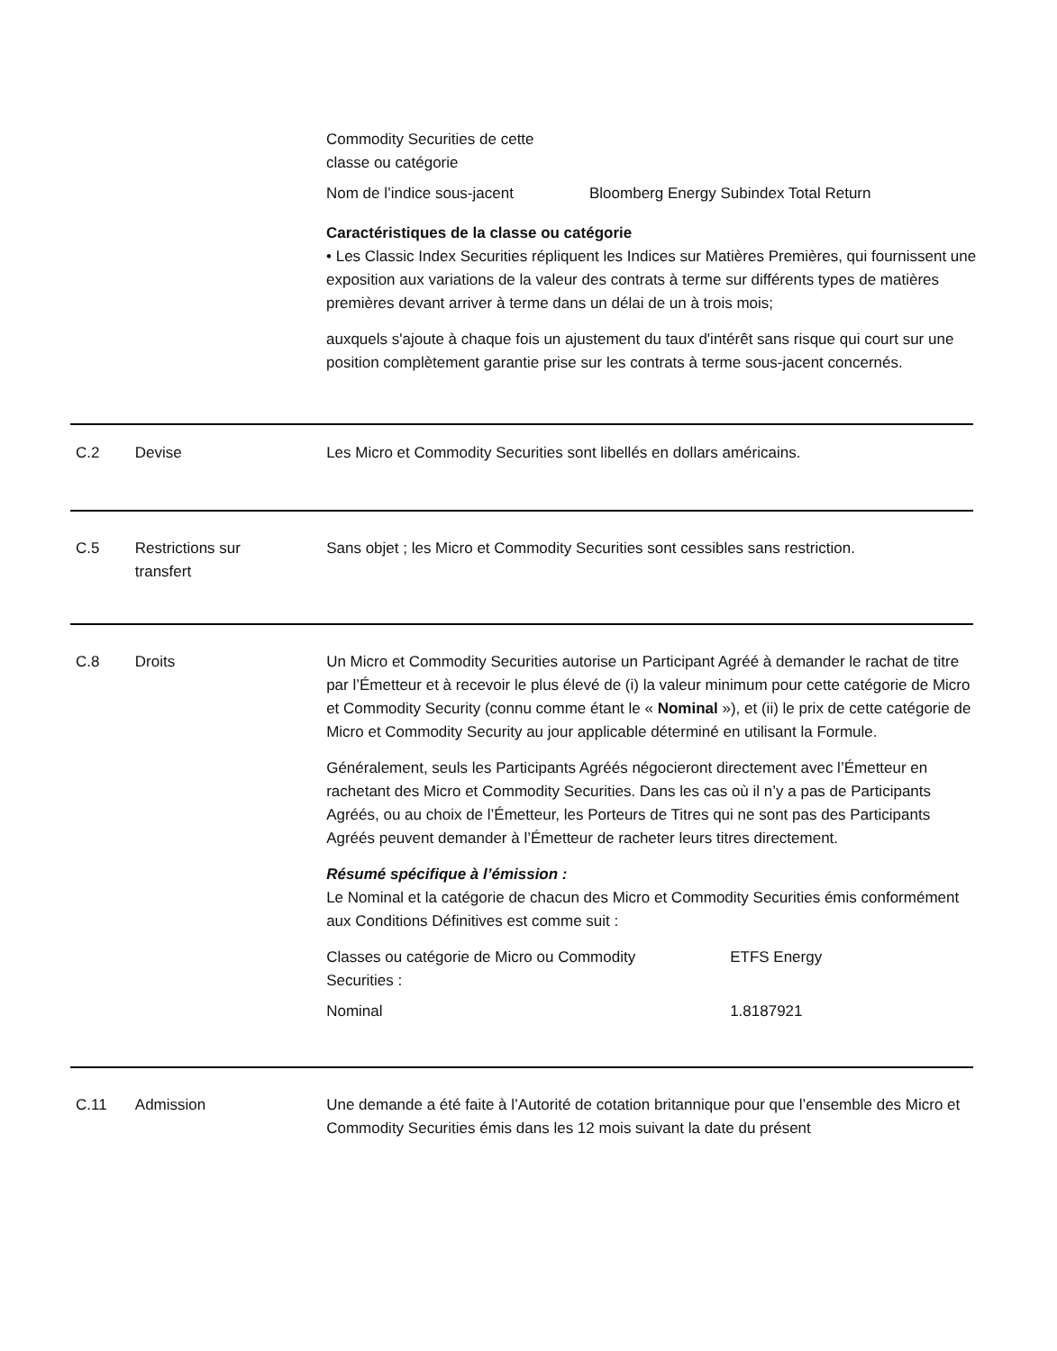| Commodity Securities de cette classe ou catégorie | |
| Nom de l’indice sous-jacent | Bloomberg Energy Subindex Total Return |
Caractéristiques de la classe ou catégorie
• Les Classic Index Securities répliquent les Indices sur Matières Premières, qui fournissent une exposition aux variations de la valeur des contrats à terme sur différents types de matières premières devant arriver à terme dans un délai de un à trois mois;
auxquels s'ajoute à chaque fois un ajustement du taux d'intérêt sans risque qui court sur une position complètement garantie prise sur les contrats à terme sous-jacent concernés.
C.2 Devise Les Micro et Commodity Securities sont libellés en dollars américains.
C.5 Restrictions sur
transfert
Sans objet ; les Micro et Commodity Securities sont cessibles sans restriction.
C.8 Droits Un Micro et Commodity Securities autorise un Participant Agréé à demander le rachat de titre par l’Émetteur et à recevoir le plus élevé de (i) la valeur minimum pour cette catégorie de Micro et Commodity Security (connu comme étant le « Nominal »), et (ii) le prix de cette catégorie de Micro et Commodity Security au jour applicable déterminé en utilisant la Formule.
Généralement, seuls les Participants Agréés négocieront directement avec l’Émetteur en rachetant des Micro et Commodity Securities. Dans les cas où il n’y a pas de Participants Agréés, ou au choix de l’Émetteur, les Porteurs de Titres qui ne sont pas des Participants Agréés peuvent demander à l’Émetteur de racheter leurs titres directement.
Résumé spécifique à l’émission :
Le Nominal et la catégorie de chacun des Micro et Commodity Securities émis conformément aux Conditions Définitives est comme suit :
| Classes ou catégorie de Micro ou Commodity Securities : | ETFS Energy |
| Nominal | 1.8187921 |
C.11 Admission Une demande a été faite à l’Autorité de cotation britannique pour que l’ensemble des Micro et Commodity Securities émis dans les 12 mois suivant la date du présent